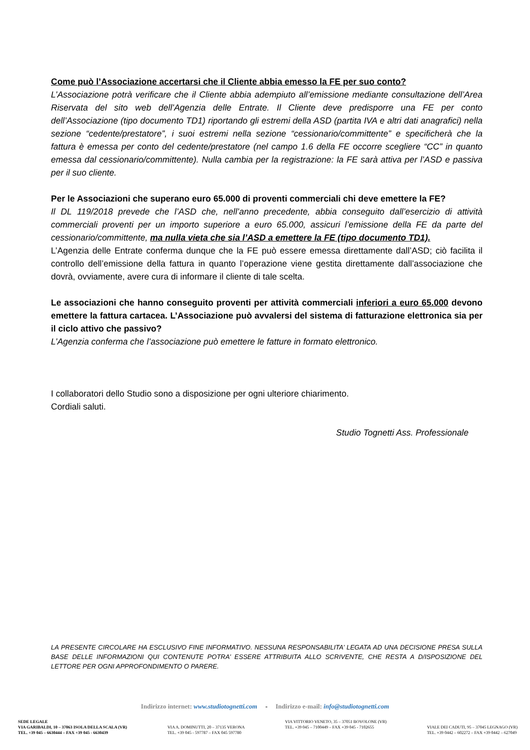Come può l’Associazione accertarsi che il Cliente abbia emesso la FE per suo conto?
L’Associazione potrà verificare che il Cliente abbia adempiuto all’emissione mediante consultazione dell’Area Riservata del sito web dell’Agenzia delle Entrate. Il Cliente deve predisporre una FE per conto dell’Associazione (tipo documento TD1) riportando gli estremi della ASD (partita IVA e altri dati anagrafici) nella sezione “cedente/prestatore”, i suoi estremi nella sezione “cessionario/committente” e specificherà che la fattura è emessa per conto del cedente/prestatore (nel campo 1.6 della FE occorre scegliere “CC” in quanto emessa dal cessionario/committente). Nulla cambia per la registrazione: la FE sarà attiva per l’ASD e passiva per il suo cliente.
Per le Associazioni che superano euro 65.000 di proventi commerciali chi deve emettere la FE?
Il DL 119/2018 prevede che l’ASD che, nell’anno precedente, abbia conseguito dall’esercizio di attività commerciali proventi per un importo superiore a euro 65.000, assicuri l’emissione della FE da parte del cessionario/committente, ma nulla vieta che sia l’ASD a emettere la FE (tipo documento TD1).
L’Agenzia delle Entrate conferma dunque che la FE può essere emessa direttamente dall’ASD; ciò facilita il controllo dell’emissione della fattura in quanto l’operazione viene gestita direttamente dall’associazione che dovrà, ovviamente, avere cura di informare il cliente di tale scelta.
Le associazioni che hanno conseguito proventi per attività commerciali inferiori a euro 65.000 devono emettere la fattura cartacea. L’Associazione può avvalersi del sistema di fatturazione elettronica sia per il ciclo attivo che passivo?
L’Agenzia conferma che l’associazione può emettere le fatture in formato elettronico.
I collaboratori dello Studio sono a disposizione per ogni ulteriore chiarimento.
Cordiali saluti.
Studio Tognetti Ass. Professionale
LA PRESENTE CIRCOLARE HA ESCLUSIVO FINE INFORMATIVO. NESSUNA RESPONSABILITA’ LEGATA AD UNA DECISIONE PRESA SULLA BASE DELLE INFORMAZIONI QUI CONTENUTE POTRA’ ESSERE ATTRIBUITA ALLO SCRIVENTE, CHE RESTA A D/ISPOSIZIONE DEL LETTORE PER OGNI APPROFONDIMENTO O PARERE.
Indirizzo internet: www.studiotognetti.com - Indirizzo e-mail: info@studiotognetti.com
SEDE LEGALE
VIA GARIBALDI, 10 – 37063 ISOLA DELLA SCALA (VR)
TEL. +39 045 – 6630444 – FAX +39 045 - 6630439
VIA A. DOMINUTTI, 20 – 37135 VERONA
TEL. +39 045 - 597787 – FAX 045 597780
VIA VITTORIO VENETO, 35 – 37051 BOVOLONE (VR)
TEL. +39 045 – 7100449 – FAX +39 045 - 7102655
VIALE DEI CADUTI, 95 – 37045 LEGNAGO (VR)
TEL. +39 0442 – 602272 – FAX +39 0442 – 627049